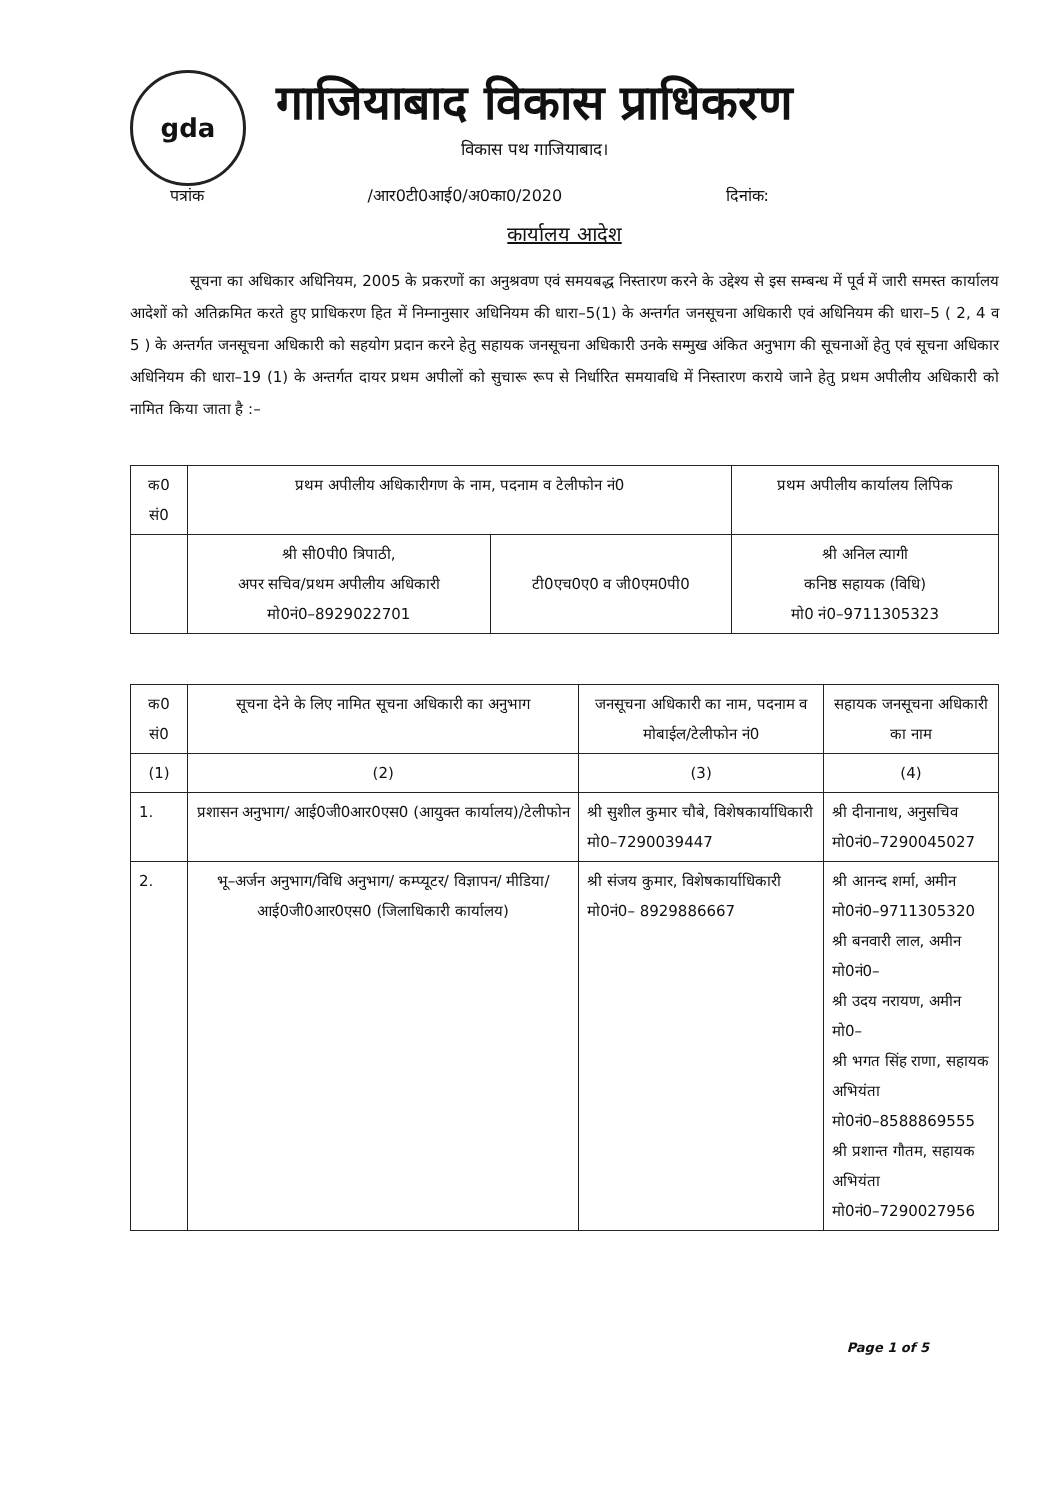gda
गाजियाबाद विकास प्राधिकरण
विकास पथ गाजियाबाद।
पत्रांक /आर0टी0आई0/अ0का0/2020 दिनांक:
कार्यालय आदेश
सूचना का अधिकार अधिनियम, 2005 के प्रकरणों का अनुश्रवण एवं समयबद्ध निस्तारण करने के उद्देश्य से इस सम्बन्ध में पूर्व में जारी समस्त कार्यालय आदेशों को अतिक्रमित करते हुए प्राधिकरण हित में निम्नानुसार अधिनियम की धारा–5(1) के अन्तर्गत जनसूचना अधिकारी एवं अधिनियम की धारा–5 ( 2, 4 व 5 ) के अन्तर्गत जनसूचना अधिकारी को सहयोग प्रदान करने हेतु सहायक जनसूचना अधिकारी उनके सम्मुख अंकित अनुभाग की सूचनाओं हेतु एवं सूचना अधिकार अधिनियम की धारा–19 (1) के अन्तर्गत दायर प्रथम अपीलों को सुचारू रूप से निर्धारित समयावधि में निस्तारण कराये जाने हेतु प्रथम अपीलीय अधिकारी को नामित किया जाता है :–
| क0 सं0 | प्रथम अपीलीय अधिकारीगण के नाम, पदनाम व टेलीफोन नं0 | | प्रथम अपीलीय कार्यालय लिपिक |
| --- | --- | --- | --- |
| | श्री सी0पी0 त्रिपाठी, अपर सचिव/प्रथम अपीलीय अधिकारी मो0नं0–8929022701 | टी0एच0ए0 व जी0एम0पी0 | श्री अनिल त्यागी कनिष्ठ सहायक (विधि) मो0 नं0–9711305323 |
| क0 सं0 | सूचना देने के लिए नामित सूचना अधिकारी का अनुभाग | जनसूचना अधिकारी का नाम, पदनाम व मोबाईल/टेलीफोन नं0 | सहायक जनसूचना अधिकारी का नाम |
| --- | --- | --- | --- |
| (1) | (2) | (3) | (4) |
| 1. | प्रशासन अनुभाग/ आई0जी0आर0एस0 (आयुक्त कार्यालय)/टेलीफोन | श्री सुशील कुमार चौबे, विशेषकार्याधिकारी मो0–7290039447 | श्री दीनानाथ, अनुसचिव मो0नं0–7290045027 |
| 2. | भू–अर्जन अनुभाग/विधि अनुभाग/ कम्प्यूटर/ विज्ञापन/ मीडिया/ आई0जी0आर0एस0 (जिलाधिकारी कार्यालय) | श्री संजय कुमार, विशेषकार्याधिकारी मो0नं0– 8929886667 | श्री आनन्द शर्मा, अमीन मो0नं0–9711305320 श्री बनवारी लाल, अमीन मो0नं0– श्री उदय नरायण, अमीन मो0– श्री भगत सिंह राणा, सहायक अभियंता मो0नं0–8588869555 श्री प्रशान्त गौतम, सहायक अभियंता मो0नं0–7290027956 |
Page 1 of 5